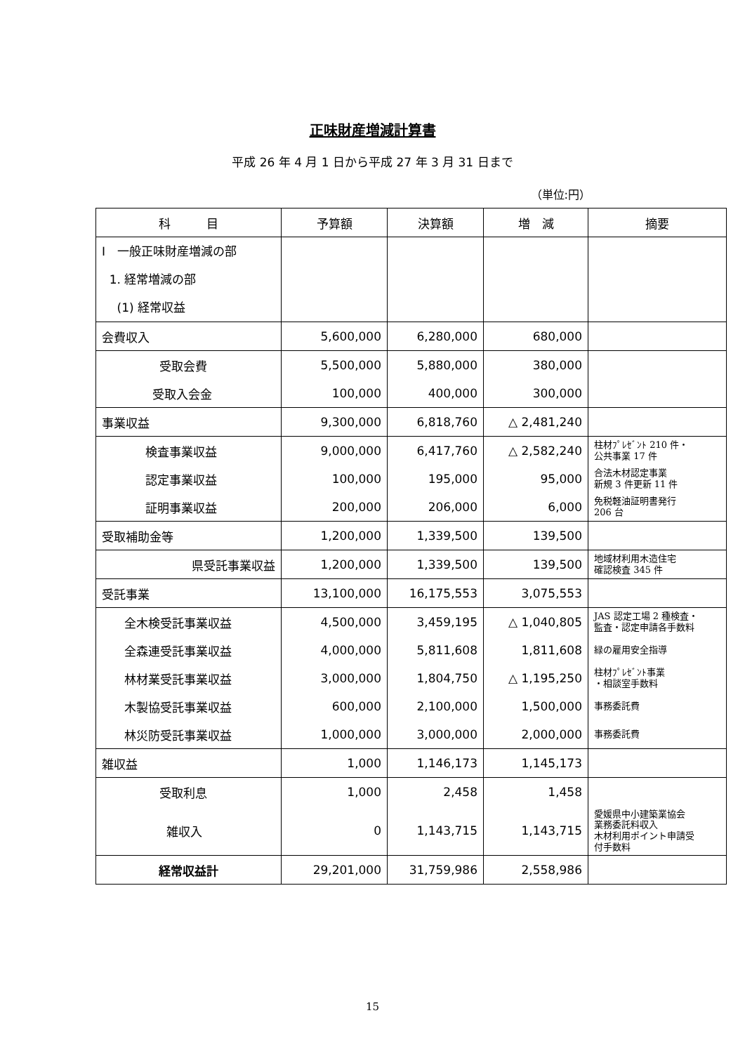正味財産増減計算書
平成 26 年 4 月 1 日から平成 27 年 3 月 31 日まで
（単位:円）
| 科 目 | 予算額 | 決算額 | 増 減 | 摘要 |
| --- | --- | --- | --- | --- |
| Ⅰ 一般正味財産増減の部 1. 経常増減の部 (1) 経常収益 | | | | |
| 会費収入 | 5,600,000 | 6,280,000 | 680,000 | |
| 受取会費 | 5,500,000 | 5,880,000 | 380,000 | |
| 受取入会金 | 100,000 | 400,000 | 300,000 | |
| 事業収益 | 9,300,000 | 6,818,760 | △ 2,481,240 | |
| 検査事業収益 | 9,000,000 | 6,417,760 | △ 2,582,240 | 柱材ﾌﾟﾚｾﾞﾝﾄ 210 件・ 公共事業 17 件 |
| 認定事業収益 | 100,000 | 195,000 | 95,000 | 合法木材認定事業 新規 3 件更新 11 件 |
| 証明事業収益 | 200,000 | 206,000 | 6,000 | 免税軽油証明書発行 206 台 |
| 受取補助金等 | 1,200,000 | 1,339,500 | 139,500 | |
| 県受託事業収益 | 1,200,000 | 1,339,500 | 139,500 | 地域材利用木造住宅 確認検査 345 件 |
| 受託事業 | 13,100,000 | 16,175,553 | 3,075,553 | |
| 全木検受託事業収益 | 4,500,000 | 3,459,195 | △ 1,040,805 | JAS 認定工場 2 種検査・ 監査・認定申請各手数料 |
| 全森連受託事業収益 | 4,000,000 | 5,811,608 | 1,811,608 | 緑の雇用安全指導 |
| 林材業受託事業収益 | 3,000,000 | 1,804,750 | △ 1,195,250 | 柱材ﾌﾟﾚｾﾞﾝﾄ事業 ・相談室手数料 |
| 木製協受託事業収益 | 600,000 | 2,100,000 | 1,500,000 | 事務委託費 |
| 林災防受託事業収益 | 1,000,000 | 3,000,000 | 2,000,000 | 事務委託費 |
| 雑収益 | 1,000 | 1,146,173 | 1,145,173 | |
| 受取利息 | 1,000 | 2,458 | 1,458 | |
| 雑収入 | 0 | 1,143,715 | 1,143,715 | 愛媛県中小建築業協会 業務委託料収入 木材利用ポイント申請受 付手数料 |
| 経常収益計 | 29,201,000 | 31,759,986 | 2,558,986 | |
15